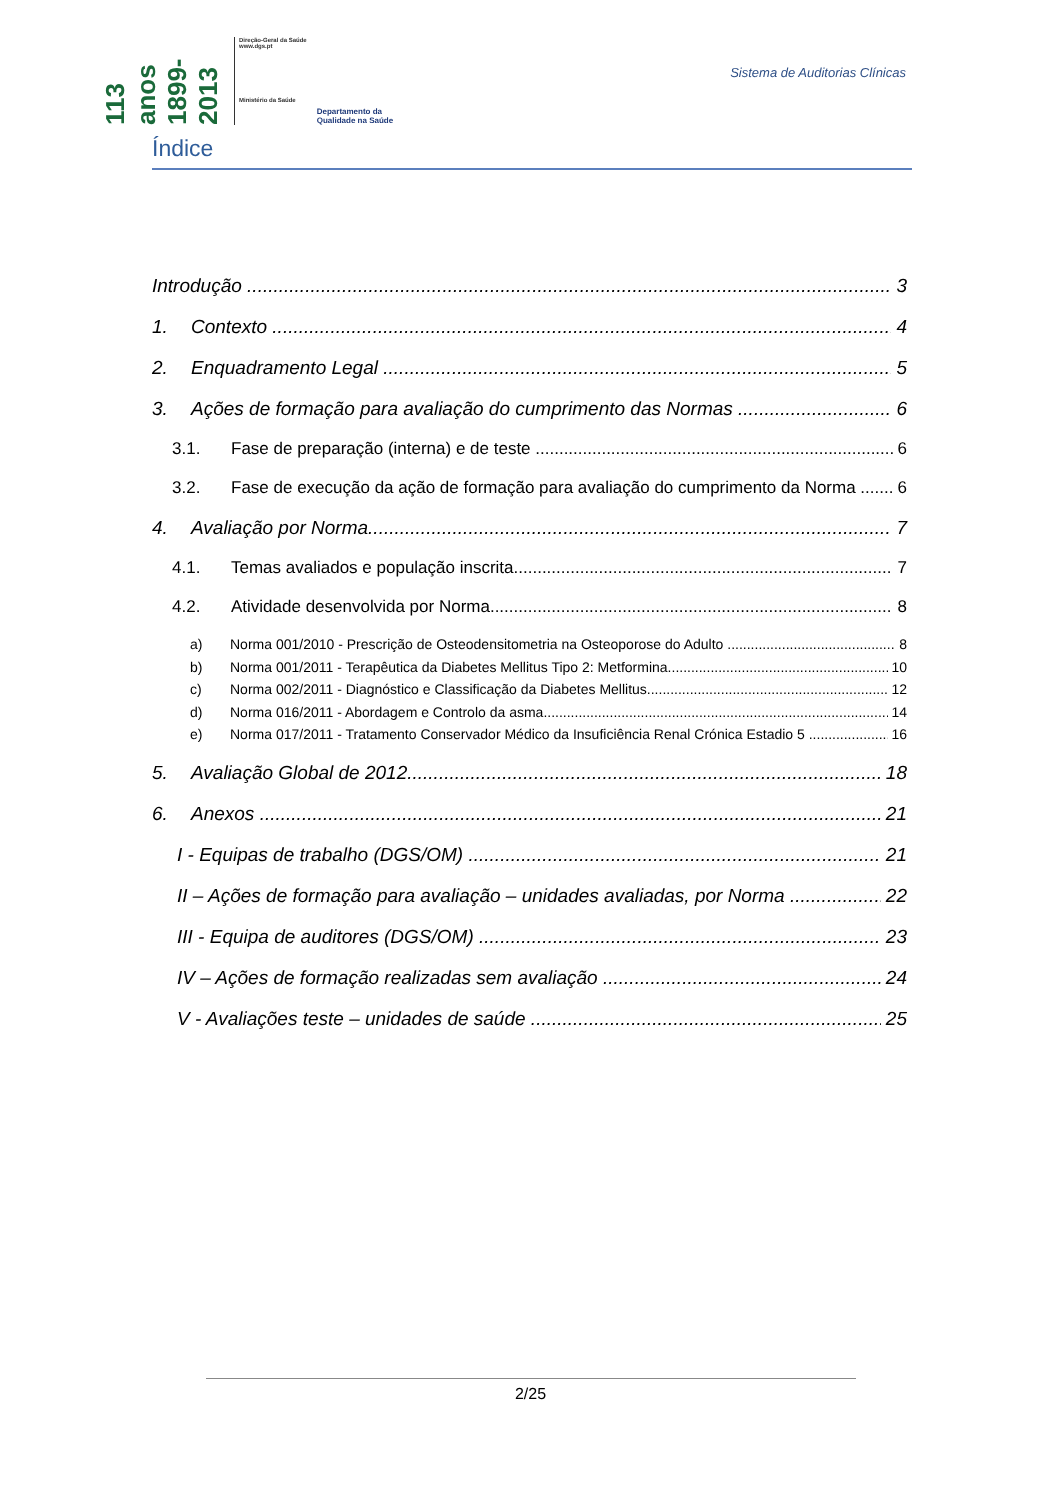113 anos 1899-2013
Direção-Geral da Saúde
www.dgs.pt
Ministério da Saúde
Departamento da
Qualidade na Saúde
Sistema de Auditorias Clínicas
Índice
Introdução 3
1. Contexto 4
2. Enquadramento Legal 5
3. Ações de formação para avaliação do cumprimento das Normas 6
3.1. Fase de preparação (interna) e de teste 6
3.2. Fase de execução da ação de formação para avaliação do cumprimento da Norma 6
4. Avaliação por Norma 7
4.1. Temas avaliados e população inscrita 7
4.2. Atividade desenvolvida por Norma 8
a) Norma 001/2010 - Prescrição de Osteodensitometria na Osteoporose do Adulto 8
b) Norma 001/2011 - Terapêutica da Diabetes Mellitus Tipo 2: Metformina 10
c) Norma 002/2011 - Diagnóstico e Classificação da Diabetes Mellitus 12
d) Norma 016/2011 - Abordagem e Controlo da asma 14
e) Norma 017/2011 - Tratamento Conservador Médico da Insuficiência Renal Crónica Estadio 5 16
5. Avaliação Global de 2012 18
6. Anexos 21
I - Equipas de trabalho (DGS/OM) 21
II – Ações de formação para avaliação – unidades avaliadas, por Norma 22
III - Equipa de auditores (DGS/OM) 23
IV – Ações de formação realizadas sem avaliação 24
V - Avaliações teste – unidades de saúde 25
2/25